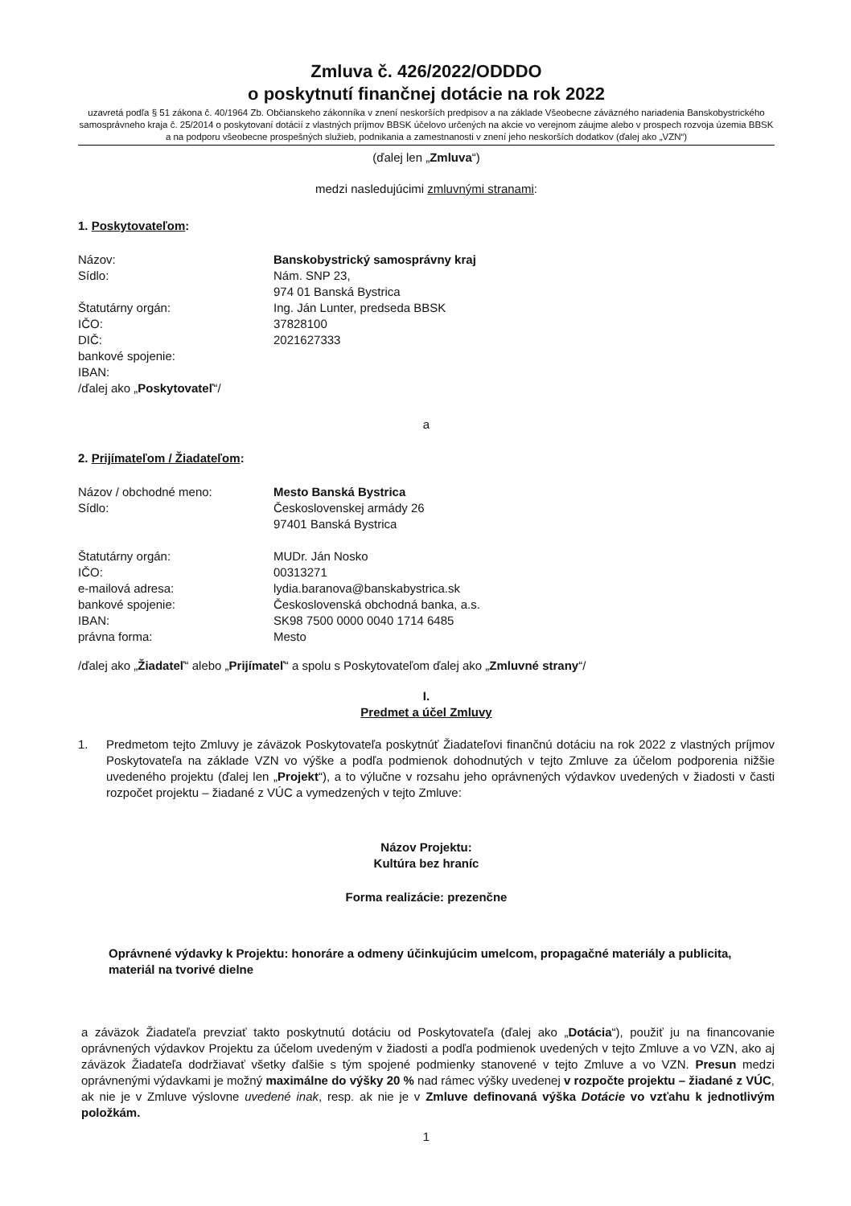Zmluva č. 426/2022/ODDDO
o poskytnutí finančnej dotácie na rok 2022
uzavretá podľa § 51 zákona č. 40/1964 Zb. Občianskeho zákonníka v znení neskorších predpisov a na základe Všeobecne záväzného nariadenia Banskobystrického samosprávneho kraja č. 25/2014 o poskytovaní dotácií z vlastných príjmov BBSK účelovo určených na akcie vo verejnom záujme alebo v prospech rozvoja územia BBSK a na podporu všeobecne prospešných služieb, podnikania a zamestnanosti v znení jeho neskorších dodatkov (ďalej ako „VZN“)
(ďalej len „Zmluva“)
medzi nasledujúcimi zmluvnými stranami:
1. Poskytovateľom:
Názov: Banskobystrický samosprávny kraj
Sídlo: Nám. SNP 23,
974 01 Banská Bystrica
Štatutárny orgán: Ing. Ján Lunter, predseda BBSK
IČO: 37828100
DIČ: 2021627333
bankové spojenie:
IBAN:
/ďalej ako „Poskytovateľ“/
a
2. Prijímateľom / Žiadateľom:
Názov / obchodné meno: Mesto Banská Bystrica
Sídlo: Československej armády 26
97401 Banská Bystrica
Štatutárny orgán: MUDr. Ján Nosko
IČO: 00313271
e-mailová adresa: lydia.baranova@banskabystrica.sk
bankové spojenie: Československá obchodná banka, a.s.
IBAN: SK98 7500 0000 0040 1714 6485
právna forma: Mesto
/ďalej ako „Žiadateľ“ alebo „Prijímateľ“ a spolu s Poskytovateľom ďalej ako „Zmluvné strany“/
I.
Predmet a účel Zmluvy
1. Predmetom tejto Zmluvy je záväzok Poskytovateľa poskytnúť Žiadateľovi finančnú dotáciu na rok 2022 z vlastných príjmov Poskytovateľa na základe VZN vo výške a podľa podmienok dohodnutých v tejto Zmluve za účelom podporenia nižšie uvedeného projektu (ďalej len „Projekt“), a to výlučne v rozsahu jeho oprávnených výdavkov uvedených v žiadosti v časti rozpočet projektu – žiadané z VÚC a vymedzených v tejto Zmluve:
Názov Projektu:
Kultúra bez hraníc
Forma realizácie: prezenčne
Oprávnené výdavky k Projektu: honoráre a odmeny účinkujúcim umelcom, propagačné materiály a publicita, materiál na tvorivé dielne
a záväzok Žiadateľa prevziať takto poskytnutú dotáciu od Poskytovateľa (ďalej ako „Dotácia“), použiť ju na financovanie oprávnených výdavkov Projektu za účelom uvedeným v žiadosti a podľa podmienok uvedených v tejto Zmluve a vo VZN, ako aj záväzok Žiadateľa dodržiavať všetky ďalšie s tým spojené podmienky stanovené v tejto Zmluve a vo VZN. Presun medzi oprávnenými výdavkami je možný maximálne do výšky 20 % nad rámec výšky uvedenej v rozpočte projektu – žiadané z VÚC, ak nie je v Zmluve výslovne uvedené inak, resp. ak nie je v Zmluve definovaná výška Dotácie vo vzťahu k jednotlivým položkám.
1